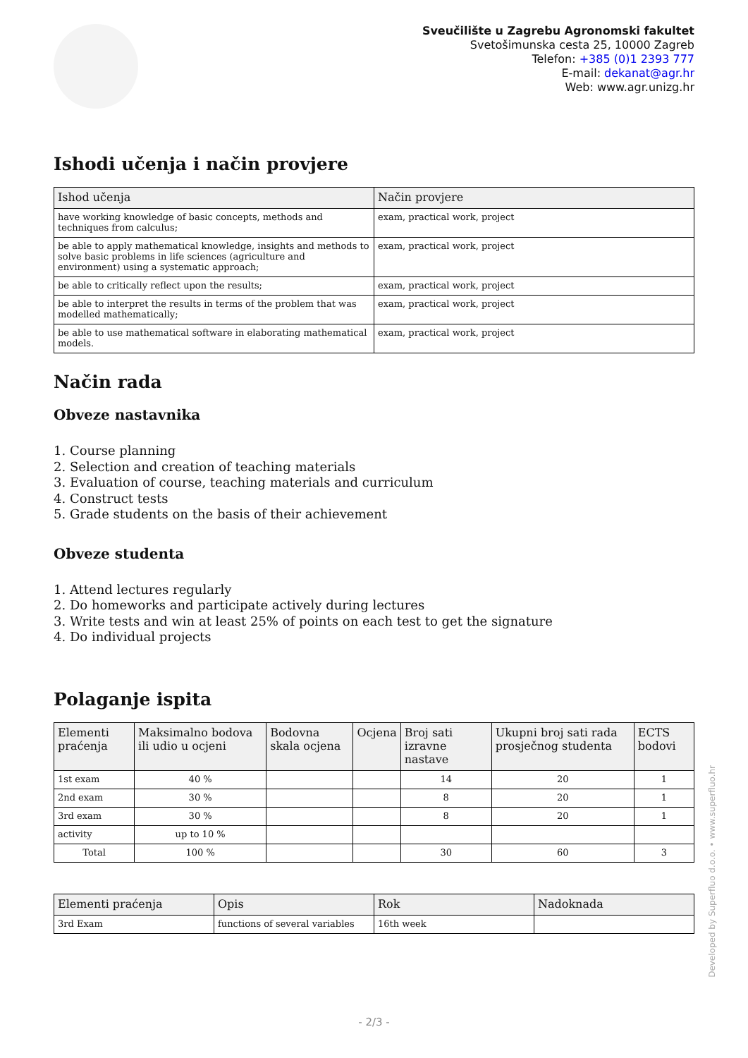Sveučilište u Zagrebu Agronomski fakultet
Svetošimunska cesta 25, 10000 Zagreb
Telefon: +385 (0)1 2393 777
E-mail: dekanat@agr.hr
Web: www.agr.unizg.hr
Ishodi učenja i način provjere
| Ishod učenja | Način provjere |
| --- | --- |
| have working knowledge of basic concepts, methods and techniques from calculus; | exam, practical work, project |
| be able to apply mathematical knowledge, insights and methods to solve basic problems in life sciences (agriculture and environment) using a systematic approach; | exam, practical work, project |
| be able to critically reflect upon the results; | exam, practical work, project |
| be able to interpret the results in terms of the problem that was modelled mathematically; | exam, practical work, project |
| be able to use mathematical software in elaborating mathematical models. | exam, practical work, project |
Način rada
Obveze nastavnika
1. Course planning
2. Selection and creation of teaching materials
3. Evaluation of course, teaching materials and curriculum
4. Construct tests
5. Grade students on the basis of their achievement
Obveze studenta
1. Attend lectures regularly
2. Do homeworks and participate actively during lectures
3. Write tests and win at least 25% of points on each test to get the signature
4. Do individual projects
Polaganje ispita
| Elementi praćenja | Maksimalno bodova ili udio u ocjeni | Bodovna skala ocjena | Ocjena | Broj sati izravne nastave | Ukupni broj sati rada prosječnog studenta | ECTS bodovi |
| --- | --- | --- | --- | --- | --- | --- |
| 1st exam | 40 % | | | 14 | 20 | 1 |
| 2nd exam | 30 % | | | 8 | 20 | 1 |
| 3rd exam | 30 % | | | 8 | 20 | 1 |
| activity | up to 10 % | | | | | |
| Total | 100 % | | | 30 | 60 | 3 |
| Elementi praćenja | Opis | Rok | Nadoknada |
| --- | --- | --- | --- |
| 3rd Exam | functions of several variables | 16th week | |
Developed by Superfluo d.o.o. • www.superfluo.hr
- 2/3 -